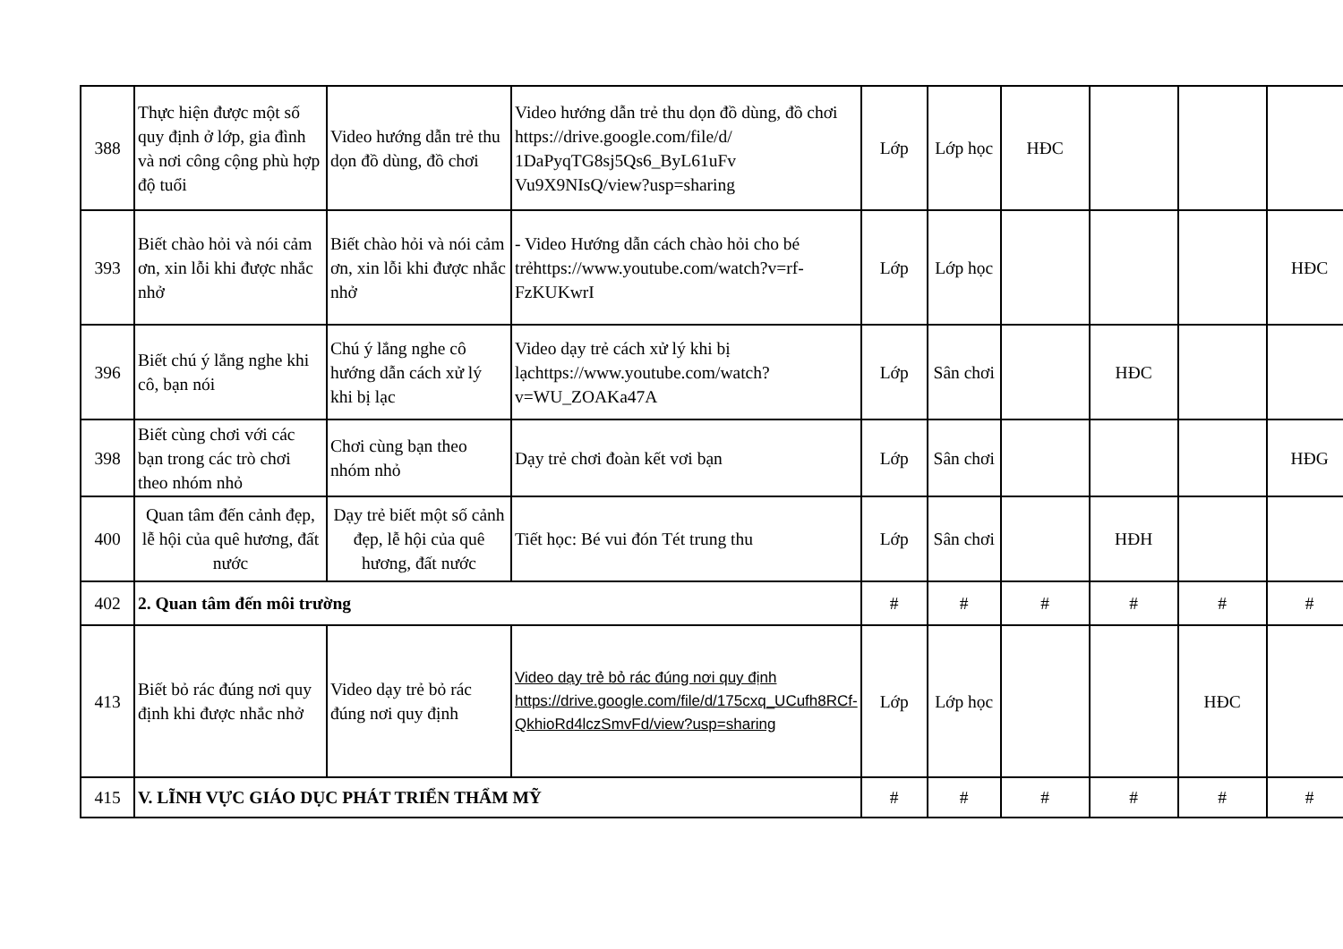| 388 | Thực hiện được một số quy định ở lớp, gia đình và nơi công cộng phù hợp độ tuổi | Video hướng dẫn trẻ thu dọn đồ dùng, đồ chơi | Video hướng dẫn trẻ thu dọn đồ dùng, đồ chơi https://drive.google.com/file/d/ 1DaPyqTG8sj5Qs6_ByL61uFv Vu9X9NIsQ/view?usp=sharing | Lớp | Lớp học | HĐC | | | |
| 393 | Biết chào hỏi và nói cảm ơn, xin lỗi khi được nhắc nhở | Biết chào hỏi và nói cảm ơn, xin lỗi khi được nhắc nhở | - Video Hướng dẫn cách chào hỏi cho bé trẻhttps://www.youtube.com/watch?v=rf-FzKUKwrI | Lớp | Lớp học | | | | HĐC |
| 396 | Biết chú ý lắng nghe khi cô, bạn nói | Chú ý lắng nghe cô hướng dẫn cách xử lý khi bị lạc | Video dạy trẻ cách xử lý khi bị lạchttps://www.youtube.com/watch?v=WU_ZOAKa47A | Lớp | Sân chơi | | HĐC | | |
| 398 | Biết cùng chơi với các bạn trong các trò chơi theo nhóm nhỏ | Chơi cùng bạn theo nhóm nhỏ | Dạy trẻ chơi đoàn kết vơi bạn | Lớp | Sân chơi | | | | HĐG |
| 400 | Quan tâm đến cảnh đẹp, lễ hội của quê hương, đất nước | Dạy trẻ biết một số cảnh đẹp, lễ hội của quê hương, đất nước | Tiết học: Bé vui đón Tét trung thu | Lớp | Sân chơi | | HĐH | | |
| 402 | 2. Quan tâm đến môi trường | | | # | # | # | # | # | # |
| 413 | Biết bỏ rác đúng nơi quy định khi được nhắc nhở | Video dạy trẻ bỏ rác đúng nơi quy định | Video dạy trẻ bỏ rác đúng nơi quy định https://drive.google.com/file/d/175cxq_UCufh8RCf-QkhioRd4lczSmvFd/view?usp=sharing | Lớp | Lớp học | | | HĐC | |
| 415 | V. LĨNH VỰC GIÁO DỤC PHÁT TRIỂN THẨM MỸ | | | # | # | # | # | # | # |